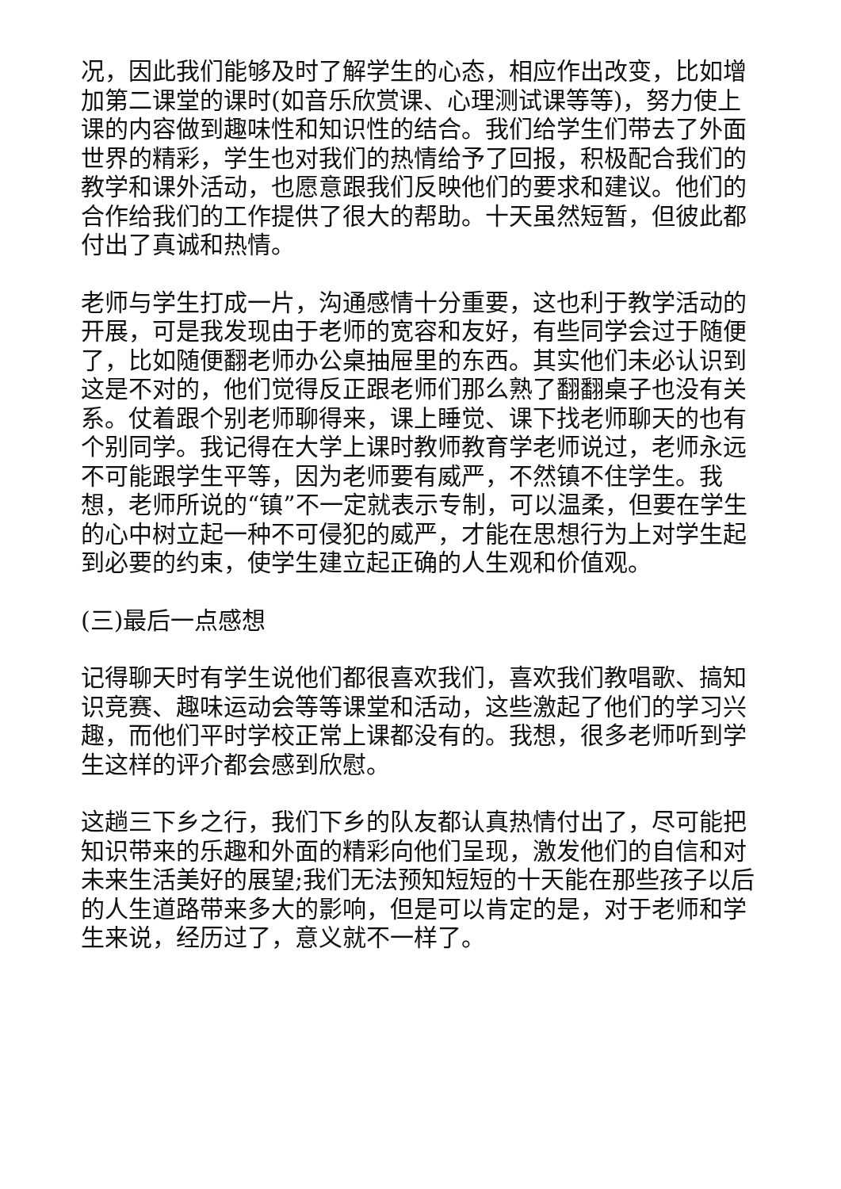况，因此我们能够及时了解学生的心态，相应作出改变，比如增加第二课堂的课时(如音乐欣赏课、心理测试课等等)，努力使上课的内容做到趣味性和知识性的结合。我们给学生们带去了外面世界的精彩，学生也对我们的热情给予了回报，积极配合我们的教学和课外活动，也愿意跟我们反映他们的要求和建议。他们的合作给我们的工作提供了很大的帮助。十天虽然短暂，但彼此都付出了真诚和热情。
老师与学生打成一片，沟通感情十分重要，这也利于教学活动的开展，可是我发现由于老师的宽容和友好，有些同学会过于随便了，比如随便翻老师办公桌抽屉里的东西。其实他们未必认识到这是不对的，他们觉得反正跟老师们那么熟了翻翻桌子也没有关系。仗着跟个别老师聊得来，课上睡觉、课下找老师聊天的也有个别同学。我记得在大学上课时教师教育学老师说过，老师永远不可能跟学生平等，因为老师要有威严，不然镇不住学生。我想，老师所说的“镇”不一定就表示专制，可以温柔，但要在学生的心中树立起一种不可侵犯的威严，才能在思想行为上对学生起到必要的约束，使学生建立起正确的人生观和价值观。
(三)最后一点感想
记得聊天时有学生说他们都很喜欢我们，喜欢我们教唱歌、搞知识竞赛、趣味运动会等等课堂和活动，这些激起了他们的学习兴趣，而他们平时学校正常上课都没有的。我想，很多老师听到学生这样的评介都会感到欣慰。
这趟三下乡之行，我们下乡的队友都认真热情付出了，尽可能把知识带来的乐趣和外面的精彩向他们呈现，激发他们的自信和对未来生活美好的展望;我们无法预知短短的十天能在那些孩子以后的人生道路带来多大的影响，但是可以肯定的是，对于老师和学生来说，经历过了，意义就不一样了。